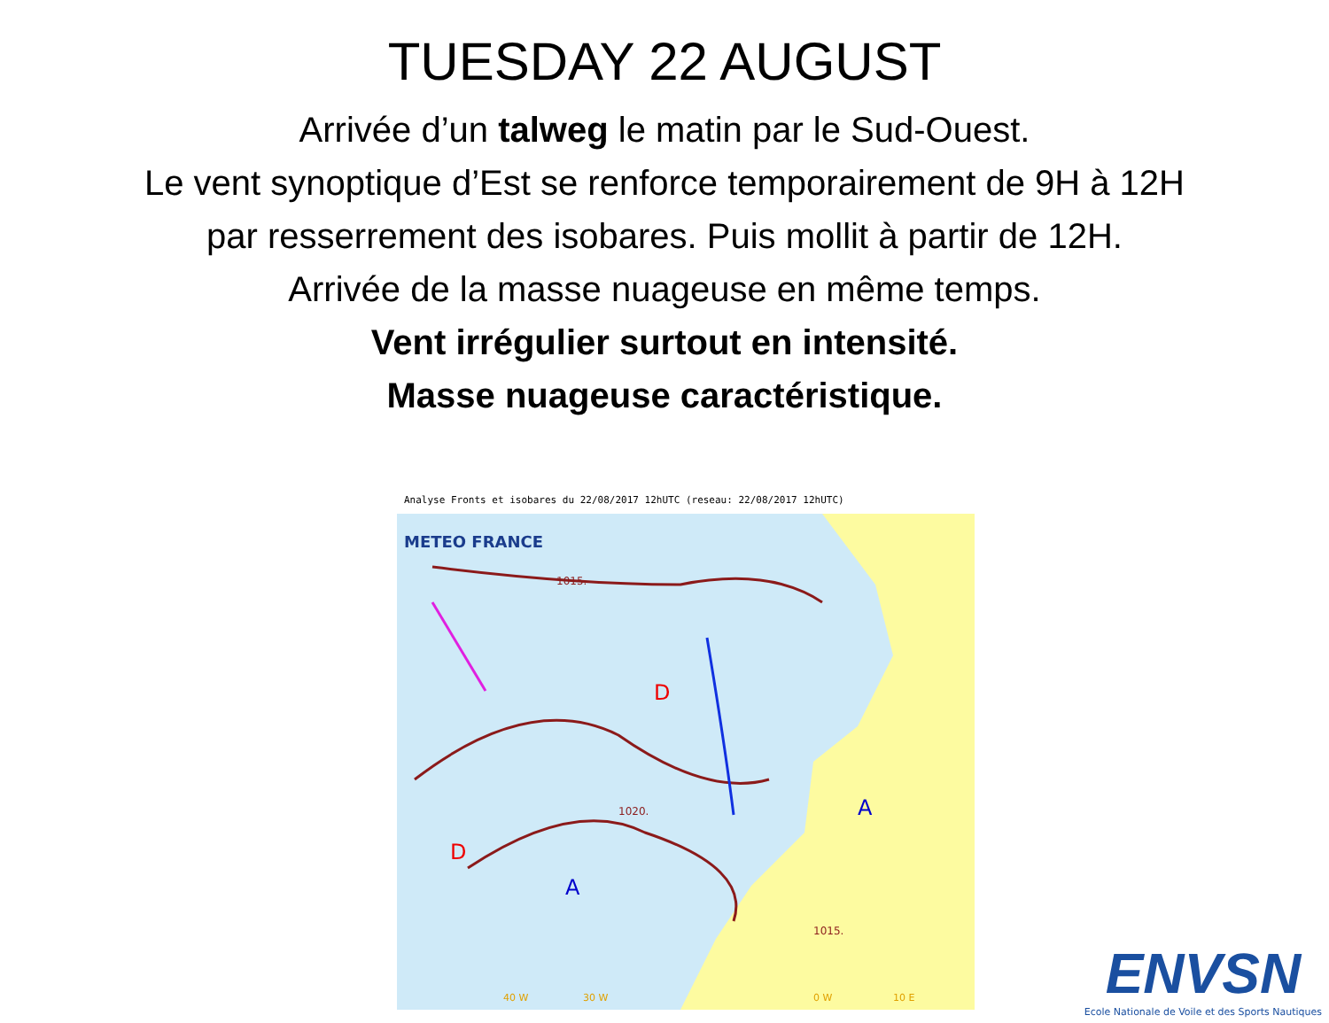TUESDAY 22 AUGUST
Arrivée d’un talweg le matin par le Sud-Ouest.
Le vent synoptique d’Est se renforce temporairement de 9H à 12H
par resserrement des isobares. Puis mollit à partir de 12H.
Arrivée de la masse nuageuse en même temps.
Vent irrégulier surtout en intensité.
Masse nuageuse caractéristique.
Analyse Fronts et isobares du 22/08/2017 12hUTC (reseau: 22/08/2017 12hUTC)
METEO FRANCE
D
D
A
A
1015.
1020.
1015.
40 W
30 W
0 W
10 E
ENVSN
Ecole Nationale de Voile et des Sports Nautiques